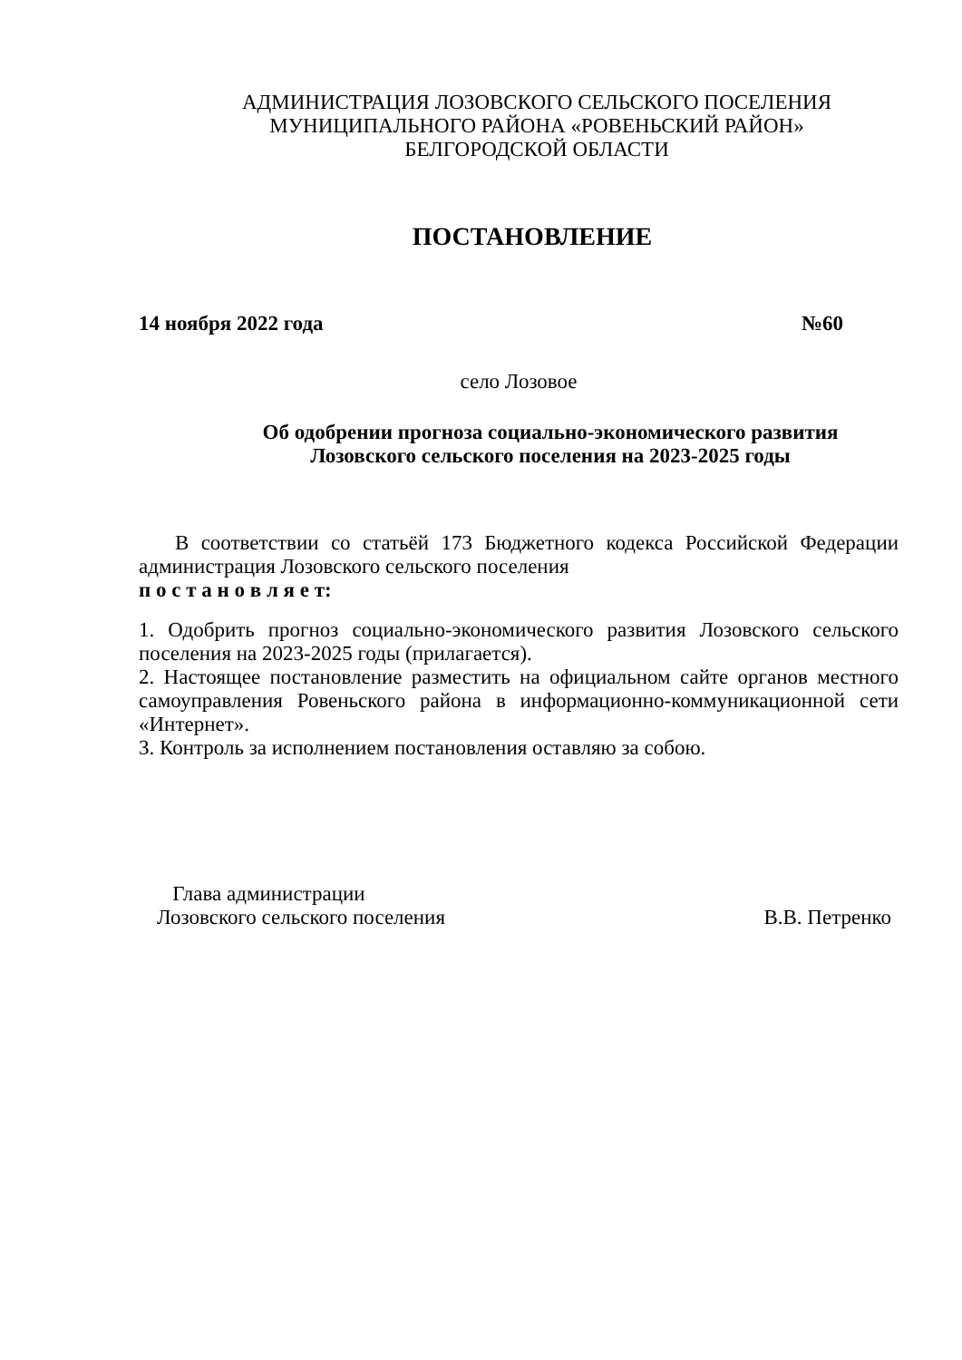АДМИНИСТРАЦИЯ ЛОЗОВСКОГО СЕЛЬСКОГО ПОСЕЛЕНИЯ
МУНИЦИПАЛЬНОГО РАЙОНА «РОВЕНЬСКИЙ РАЙОН»
БЕЛГОРОДСКОЙ ОБЛАСТИ
ПОСТАНОВЛЕНИЕ
14 ноября 2022 года №60
село Лозовое
Об одобрении прогноза социально-экономического развития
Лозовского сельского поселения на 2023-2025 годы
В соответствии со статьёй 173 Бюджетного кодекса Российской Федерации администрация Лозовского сельского поселения
п о с т а н о в л я е т:
1. Одобрить прогноз социально-экономического развития Лозовского сельского поселения на 2023-2025 годы (прилагается).
2. Настоящее постановление разместить на официальном сайте органов местного самоуправления Ровеньского района в информационно-коммуникационной сети «Интернет».
3. Контроль за исполнением постановления оставляю за собою.
Глава администрации
Лозовского сельского поселения
В.В. Петренко